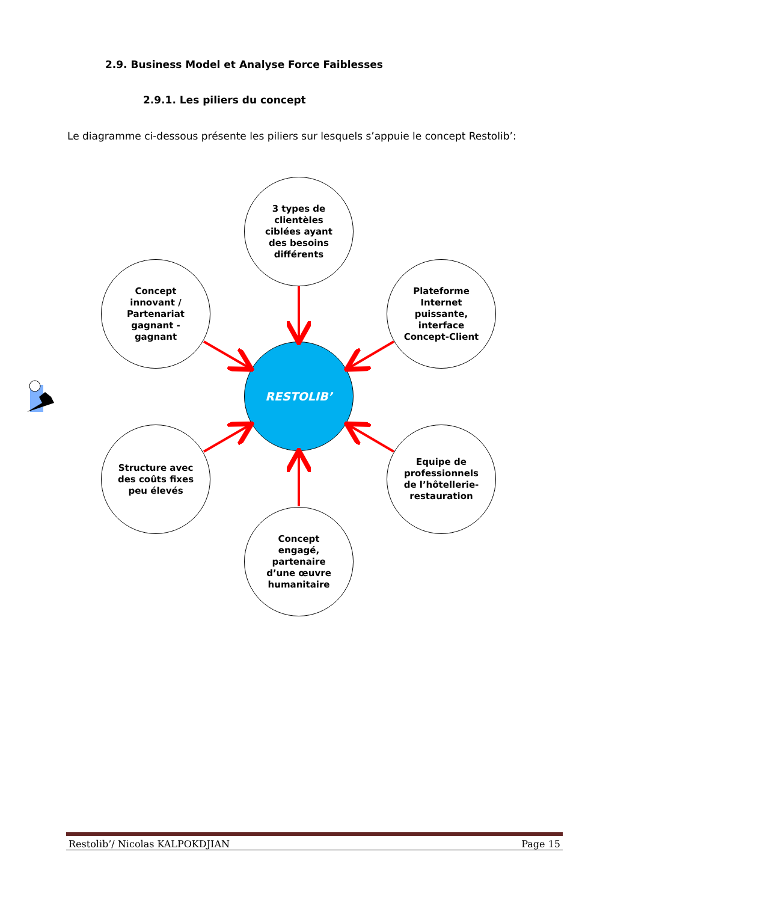2.9. Business Model et Analyse Force Faiblesses
2.9.1. Les piliers du concept
Le diagramme ci-dessous présente les piliers sur lesquels s’appuie le concept Restolib’:
3 types de clientèles ciblées ayant des besoins différents
Concept innovant / Partenariat gagnant - gagnant
Plateforme Internet puissante, interface Concept-Client
RESTOLIB’
Structure avec des coûts fixes peu élevés
Equipe de professionnels de l’hôtellerie-restauration
Concept engagé, partenaire d’une œuvre humanitaire
Restolib’/ Nicolas KALPOKDJIAN Page 15